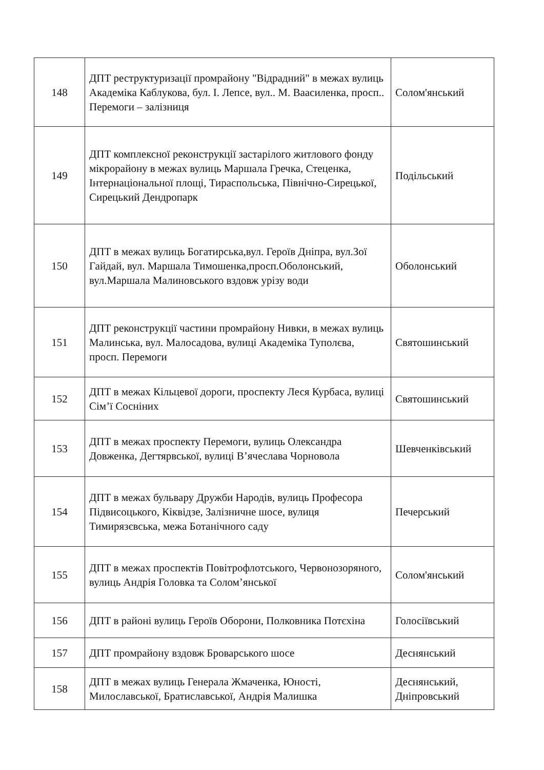| 148 | ДПТ реструктуризації промрайону "Відрадний" в межах вулиць Академіка Каблукова, бул. І. Лепсе, вул.. М. Ваасиленка, просп.. Перемоги – залізниця | Солом'янський |
| 149 | ДПТ комплексної реконструкції застарілого житлового фонду мікрорайону в межах вулиць Маршала Гречка, Стеценка, Інтернаціональної площі, Тираспольська, Північно-Сирецької, Сирецький Дендропарк | Подільський |
| 150 | ДПТ в межах вулиць Богатирська,вул. Героїв Дніпра, вул.Зої Гайдай, вул. Маршала Тимошенка,просп.Оболонський, вул.Маршала Малиновського вздовж урізу води | Оболонський |
| 151 | ДПТ реконструкції частини промрайону Нивки, в межах вулиць Малинська, вул. Малосадова, вулиці Академіка Туполєва, просп. Перемоги | Святошинський |
| 152 | ДПТ в межах Кільцевої дороги, проспекту Леся Курбаса, вулиці Сім’ї Сосніних | Святошинський |
| 153 | ДПТ в межах проспекту Перемоги, вулиць Олександра Довженка, Дегтярвської, вулиці В’ячеслава Чорновола | Шевченківський |
| 154 | ДПТ в межах бульвару Дружби Народів, вулиць Професора Підвисоцького, Кіквідзе, Залізничне шосе, вулиця Тимирязєвська, межа Ботанічного саду | Печерський |
| 155 | ДПТ в межах проспектів Повітрофлотського, Червонозоряного, вулиць Андрія Головка та Солом’янської | Солом'янський |
| 156 | ДПТ в районі вулиць Героїв Оборони, Полковника Потєхіна | Голосіївський |
| 157 | ДПТ промрайону вздовж Броварського шосе | Деснянський |
| 158 | ДПТ в межах вулиць Генерала Жмаченка, Юності, Милославської, Братиславської, Андрія Малишка | Деснянський, Дніпровський |